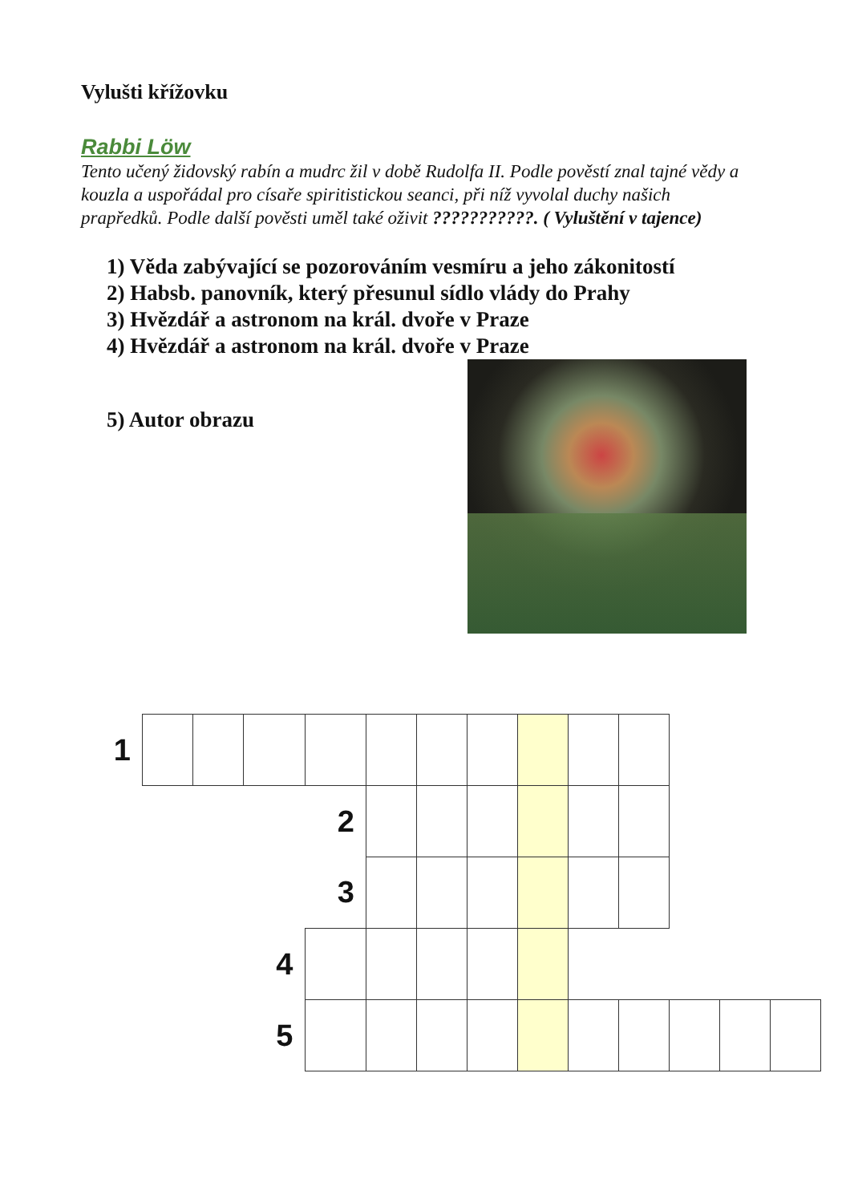Vylušti křížovku
Rabbi Löw
Tento učený židovský rabín a mudrc žil v době Rudolfa II. Podle pověstí znal tajné vědy a kouzla a uspořádal pro císaře spiritistickou seanci, při níž vyvolal duchy našich prapředků. Podle další pověsti uměl také oživit ???????????. ( Vyluštění v tajence)
1) Věda zabývající se pozorováním vesmíru a jeho zákonitostí
2) Habsb. panovník, který přesunul sídlo vlády do Prahy
3) Hvězdář a astronom na král. dvoře v Praze
4) Hvězdář a astronom na král. dvoře v Praze
5) Autor obrazu
| 1 | | | | | | | | | | | | | |
| | | | | 2 | | | | | | | | | |
| | | | | 3 | | | | | | | | | |
| | | | 4 | | | | | | | | | | |
| | | | 5 | | | | | | | | | | |